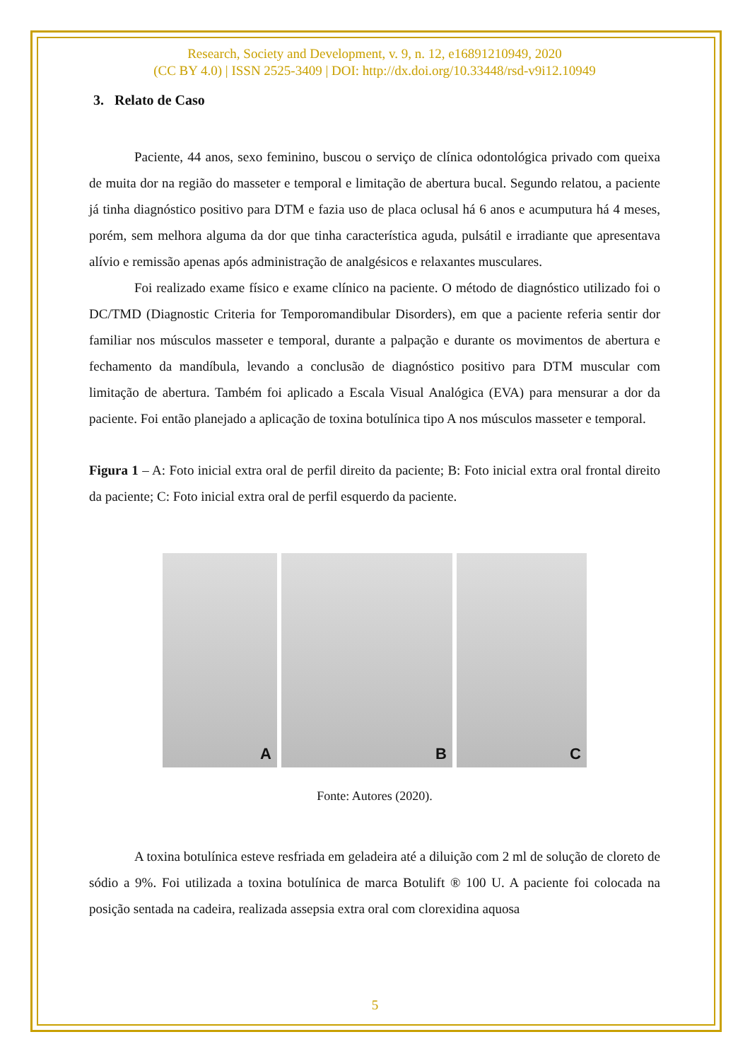Research, Society and Development, v. 9, n. 12, e16891210949, 2020
(CC BY 4.0) | ISSN 2525-3409 | DOI: http://dx.doi.org/10.33448/rsd-v9i12.10949
3. Relato de Caso
Paciente, 44 anos, sexo feminino, buscou o serviço de clínica odontológica privado com queixa de muita dor na região do masseter e temporal e limitação de abertura bucal. Segundo relatou, a paciente já tinha diagnóstico positivo para DTM e fazia uso de placa oclusal há 6 anos e acumputura há 4 meses, porém, sem melhora alguma da dor que tinha característica aguda, pulsátil e irradiante que apresentava alívio e remissão apenas após administração de analgésicos e relaxantes musculares.
Foi realizado exame físico e exame clínico na paciente. O método de diagnóstico utilizado foi o DC/TMD (Diagnostic Criteria for Temporomandibular Disorders), em que a paciente referia sentir dor familiar nos músculos masseter e temporal, durante a palpação e durante os movimentos de abertura e fechamento da mandíbula, levando a conclusão de diagnóstico positivo para DTM muscular com limitação de abertura. Também foi aplicado a Escala Visual Analógica (EVA) para mensurar a dor da paciente. Foi então planejado a aplicação de toxina botulínica tipo A nos músculos masseter e temporal.
Figura 1 – A: Foto inicial extra oral de perfil direito da paciente; B: Foto inicial extra oral frontal direito da paciente; C: Foto inicial extra oral de perfil esquerdo da paciente.
A
B
C
Fonte: Autores (2020).
A toxina botulínica esteve resfriada em geladeira até a diluição com 2 ml de solução de cloreto de sódio a 9%. Foi utilizada a toxina botulínica de marca Botulift ® 100 U. A paciente foi colocada na posição sentada na cadeira, realizada assepsia extra oral com clorexidina aquosa
5